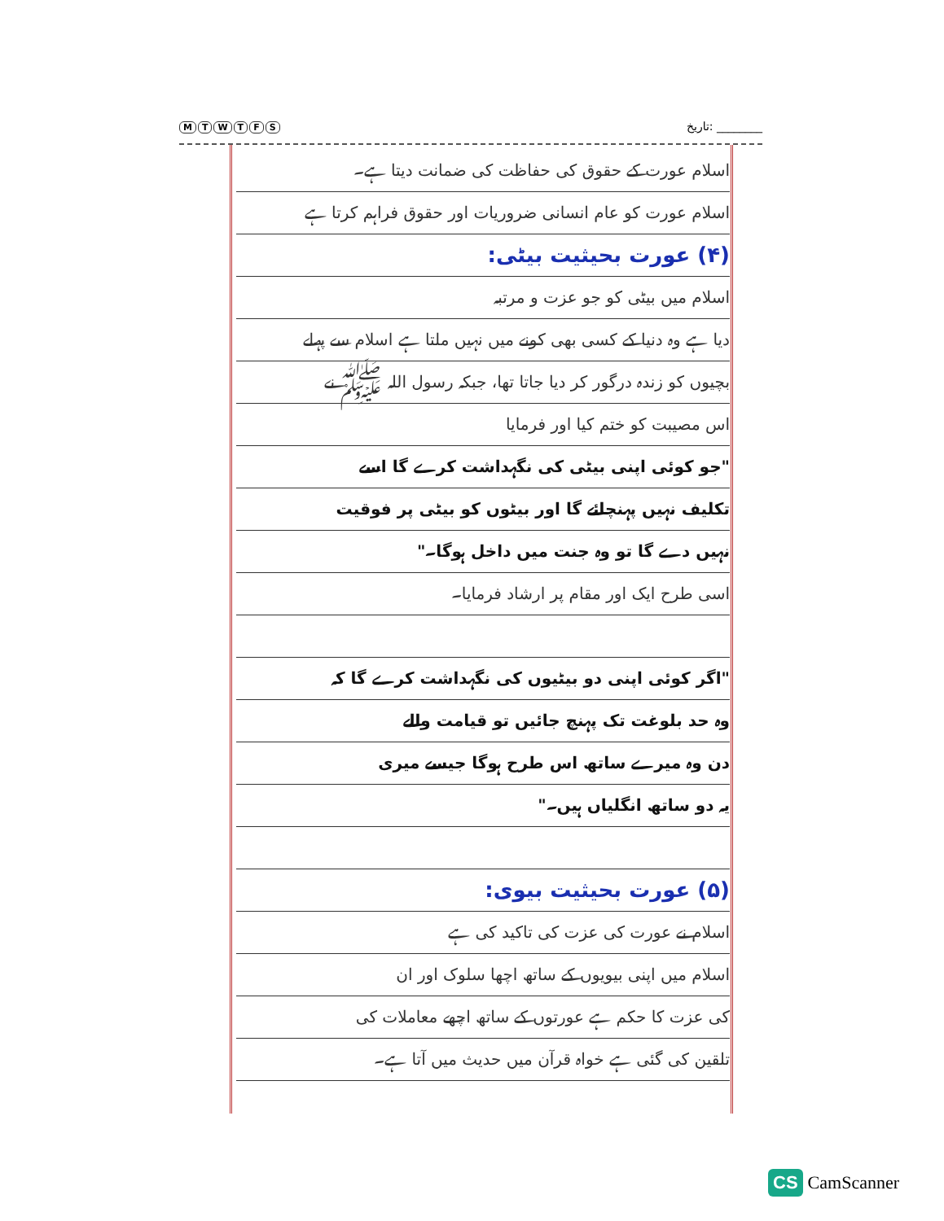MTWTFS
تاریخ: ________
اسلام عورت کے حقوق کی حفاظت کی ضمانت دیتا ہے۔
اسلام عورت کو عام انسانی ضروریات اور حقوق فراہم کرتا ہے
(۴) عورت بحیثیت بیٹی:
اسلام میں بیٹی کو جو عزت و مرتبہ
دیا ہے وہ دنیا کے کسی بھی کونے میں نہیں ملتا ہے اسلام سے پہلے
بچیوں کو زندہ درگور کر دیا جاتا تھا، جبکہ رسول اللہ ﷺ نے
اس مصیبت کو ختم کیا اور فرمایا
"جو کوئی اپنی بیٹی کی نگہداشت کرے گا اسے
تکلیف نہیں پہنچائے گا اور بیٹوں کو بیٹی پر فوقیت
نہیں دے گا تو وہ جنت میں داخل ہوگا۔"
اسی طرح ایک اور مقام پر ارشاد فرمایا۔
"اگر کوئی اپنی دو بیٹیوں کی نگہداشت کرے گا کہ
وہ حد بلوغت تک پہنچ جائیں تو قیامت والے
دن وہ میرے ساتھ اس طرح ہوگا جیسے میری
یہ دو ساتھ انگلیاں ہیں۔"
(۵) عورت بحیثیت بیوی:
اسلام نے عورت کی عزت کی تاکید کی ہے
اسلام میں اپنی بیویوں کے ساتھ اچھا سلوک اور ان
کی عزت کا حکم ہے عورتوں کے ساتھ اچھے معاملات کی
تلقین کی گئی ہے خواہ قرآن میں حدیث میں آتا ہے۔
CS CamScanner